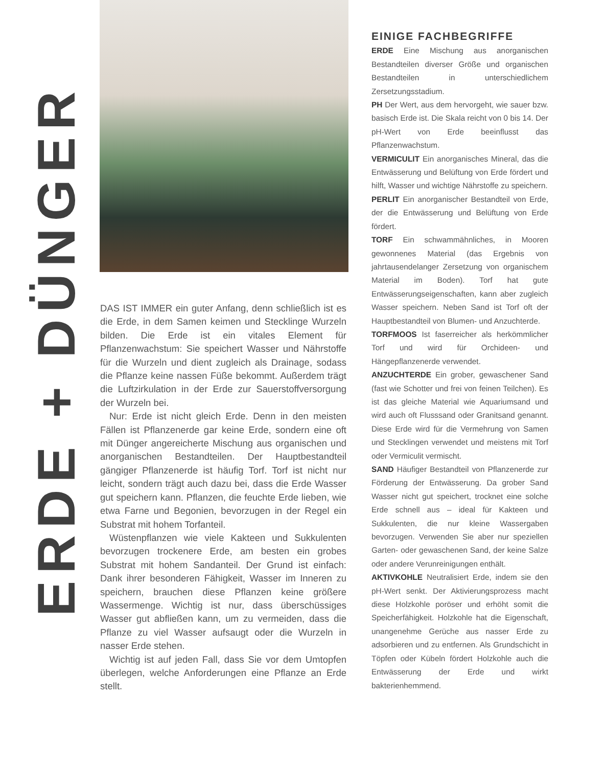ERDE + DÜNGER
DAS IST IMMER ein guter Anfang, denn schließlich ist es die Erde, in dem Samen keimen und Stecklinge Wurzeln bilden. Die Erde ist ein vitales Element für Pflanzenwachstum: Sie speichert Wasser und Nährstoffe für die Wurzeln und dient zugleich als Drainage, sodass die Pflanze keine nassen Füße bekommt. Außerdem trägt die Luftzirkulation in der Erde zur Sauerstoffversorgung der Wurzeln bei.
Nur: Erde ist nicht gleich Erde. Denn in den meisten Fällen ist Pflanzenerde gar keine Erde, sondern eine oft mit Dünger angereicherte Mischung aus organischen und anorganischen Bestandteilen. Der Hauptbestandteil gängiger Pflanzenerde ist häufig Torf. Torf ist nicht nur leicht, sondern trägt auch dazu bei, dass die Erde Wasser gut speichern kann. Pflanzen, die feuchte Erde lieben, wie etwa Farne und Begonien, bevorzugen in der Regel ein Substrat mit hohem Torfanteil.
Wüstenpflanzen wie viele Kakteen und Sukkulenten bevorzugen trockenere Erde, am besten ein grobes Substrat mit hohem Sandanteil. Der Grund ist einfach: Dank ihrer besonderen Fähigkeit, Wasser im Inneren zu speichern, brauchen diese Pflanzen keine größere Wassermenge. Wichtig ist nur, dass überschüssiges Wasser gut abfließen kann, um zu vermeiden, dass die Pflanze zu viel Wasser aufsaugt oder die Wurzeln in nasser Erde stehen.
Wichtig ist auf jeden Fall, dass Sie vor dem Umtopfen überlegen, welche Anforderungen eine Pflanze an Erde stellt.
EINIGE FACHBEGRIFFE
ERDE Eine Mischung aus anorganischen Bestandteilen diverser Größe und organischen Bestandteilen in unterschiedlichem Zersetzungsstadium.
PH Der Wert, aus dem hervorgeht, wie sauer bzw. basisch Erde ist. Die Skala reicht von 0 bis 14. Der pH-Wert von Erde beeinflusst das Pflanzenwachstum.
VERMICULIT Ein anorganisches Mineral, das die Entwässerung und Belüftung von Erde fördert und hilft, Wasser und wichtige Nährstoffe zu speichern.
PERLIT Ein anorganischer Bestandteil von Erde, der die Entwässerung und Belüftung von Erde fördert.
TORF Ein schwammähnliches, in Mooren gewonnenes Material (das Ergebnis von jahrtausendelanger Zersetzung von organischem Material im Boden). Torf hat gute Entwässerungseigenschaften, kann aber zugleich Wasser speichern. Neben Sand ist Torf oft der Hauptbestandteil von Blumen- und Anzuchterde.
TORFMOOS Ist faserreicher als herkömmlicher Torf und wird für Orchideen- und Hängepflanzenerde verwendet.
ANZUCHTERDE Ein grober, gewaschener Sand (fast wie Schotter und frei von feinen Teilchen). Es ist das gleiche Material wie Aquariumsand und wird auch oft Flusssand oder Granitsand genannt. Diese Erde wird für die Vermehrung von Samen und Stecklingen verwendet und meistens mit Torf oder Vermiculit vermischt.
SAND Häufiger Bestandteil von Pflanzenerde zur Förderung der Entwässerung. Da grober Sand Wasser nicht gut speichert, trocknet eine solche Erde schnell aus – ideal für Kakteen und Sukkulenten, die nur kleine Wassergaben bevorzugen. Verwenden Sie aber nur speziellen Garten- oder gewaschenen Sand, der keine Salze oder andere Verunreinigungen enthält.
AKTIVKOHLE Neutralisiert Erde, indem sie den pH-Wert senkt. Der Aktivierungsprozess macht diese Holzkohle poröser und erhöht somit die Speicherfähigkeit. Holzkohle hat die Eigenschaft, unangenehme Gerüche aus nasser Erde zu adsorbieren und zu entfernen. Als Grundschicht in Töpfen oder Kübeln fördert Holzkohle auch die Entwässerung der Erde und wirkt bakterienhemmend.